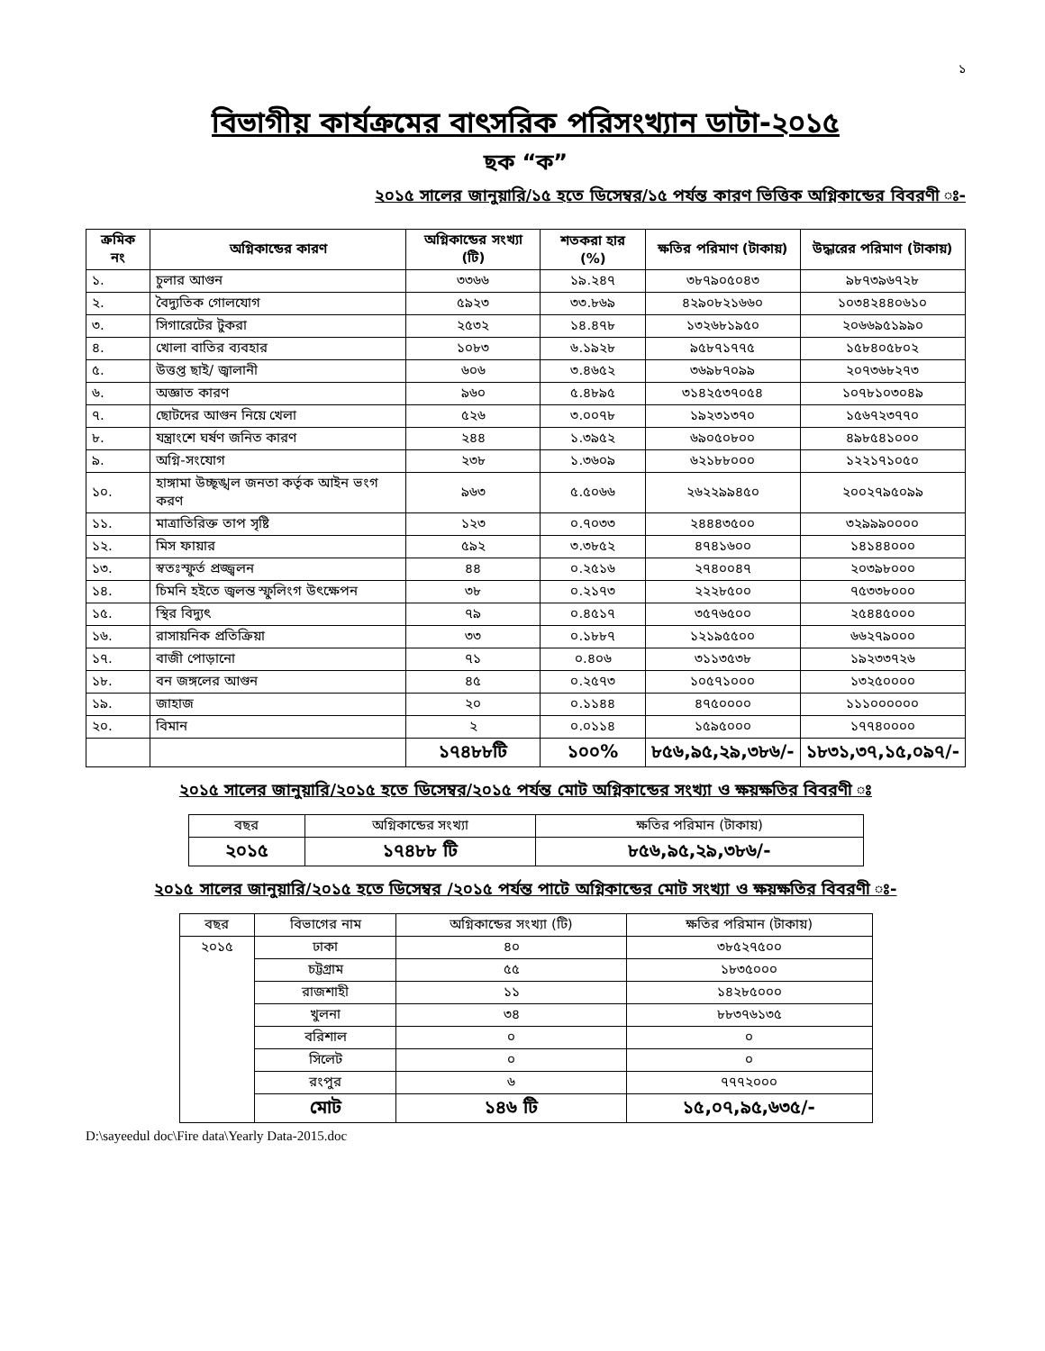১
বিভাগীয় কার্যক্রমের বাৎসরিক পরিসংখ্যান ডাটা-২০১৫
ছক “ক”
২০১৫ সালের জানুয়ারি/১৫ হতে ডিসেম্বর/১৫ পর্যন্ত কারণ ভিত্তিক অগ্নিকান্ডের বিবরণী ঃ-
| ক্রমিক নং | অগ্নিকান্ডের কারণ | অগ্নিকান্ডের সংখ্যা (টি) | শতকরা হার (%) | ক্ষতির পরিমাণ (টাকায়) | উদ্ধারের পরিমাণ (টাকায়) |
| --- | --- | --- | --- | --- | --- |
| ১. | চুলার আগুন | ৩৩৬৬ | ১৯.২৪৭ | ৩৮৭৯০৫০৪৩ | ৯৮৭৩৯৬৭২৮ |
| ২. | বৈদ্যুতিক গোলযোগ | ৫৯২৩ | ৩৩.৮৬৯ | ৪২৯০৮২১৬৬০ | ১০৩৪২৪৪০৬১০ |
| ৩. | সিগারেটের টুকরা | ২৫৩২ | ১৪.৪৭৮ | ১৩২৬৮১৯৫০ | ২০৬৬৯৫১৯৯০ |
| ৪. | খোলা বাতির ব্যবহার | ১০৮৩ | ৬.১৯২৮ | ৯৫৮৭১৭৭৫ | ১৫৮৪০৫৮০২ |
| ৫. | উত্তপ্ত ছাই/ জ্বালানী | ৬০৬ | ৩.৪৬৫২ | ৩৬৯৮৭০৯৯ | ২০৭৩৬৮২৭৩ |
| ৬. | অজ্ঞাত কারণ | ৯৬০ | ৫.৪৮৯৫ | ৩১৪২৫৩৭০৫৪ | ১০৭৮১০৩০৪৯ |
| ৭. | ছোটদের আগুন নিয়ে খেলা | ৫২৬ | ৩.০০৭৮ | ১৯২৩১৩৭০ | ১৫৬৭২৩৭৭০ |
| ৮. | যন্ত্রাংশে ঘর্ষণ জনিত কারণ | ২৪৪ | ১.৩৯৫২ | ৬৯০৫০৮০০ | ৪৯৮৫৪১০০০ |
| ৯. | অগ্নি-সংযোগ | ২৩৮ | ১.৩৬০৯ | ৬২১৮৮০০০ | ১২২১৭১০৫০ |
| ১০. | হাঙ্গামা উচ্ছৃঙ্খল জনতা কর্তৃক আইন ভংগ করণ | ৯৬৩ | ৫.৫০৬৬ | ২৬২২৯৯৪৫০ | ২০০২৭৯৫০৯৯ |
| ১১. | মাত্রাতিরিক্ত তাপ সৃষ্টি | ১২৩ | ০.৭০৩৩ | ২৪৪৪৩৫০০ | ৩২৯৯৯০০০০ |
| ১২. | মিস ফায়ার | ৫৯২ | ৩.৩৮৫২ | ৪৭৪১৬০০ | ১৪১৪৪০০০ |
| ১৩. | স্বতঃস্ফুর্ত প্রজ্জ্বলন | ৪৪ | ০.২৫১৬ | ২৭৪০০৪৭ | ২০৩৯৮০০০ |
| ১৪. | চিমনি হইতে জ্বলন্ত স্ফুলিংগ উৎক্ষেপন | ৩৮ | ০.২১৭৩ | ২২২৮৫০০ | ৭৫৩৩৮০০০ |
| ১৫. | স্থির বিদ্যুৎ | ৭৯ | ০.৪৫১৭ | ৩৫৭৬৫০০ | ২৫৪৪৫০০০ |
| ১৬. | রাসায়নিক প্রতিক্রিয়া | ৩৩ | ০.১৮৮৭ | ১২১৯৫৫০০ | ৬৬২৭৯০০০ |
| ১৭. | বাজী পোড়ানো | ৭১ | ০.৪০৬ | ৩১১৩৫৩৮ | ১৯২৩৩৭২৬ |
| ১৮. | বন জঙ্গলের আগুন | ৪৫ | ০.২৫৭৩ | ১০৫৭১০০০ | ১৩২৫০০০০ |
| ১৯. | জাহাজ | ২০ | ০.১১৪৪ | ৪৭৫০০০০ | ১১১০০০০০০ |
| ২০. | বিমান | ২ | ০.০১১৪ | ১৫৯৫০০০ | ১৭৭৪০০০০ |
| | | ১৭৪৮৮টি | ১০০% | ৮৫৬,৯৫,২৯,৩৮৬/- | ১৮৩১,৩৭,১৫,০৯৭/- |
২০১৫ সালের জানুয়ারি/২০১৫ হতে ডিসেম্বর/২০১৫ পর্যন্ত মোট অগ্নিকান্ডের সংখ্যা ও ক্ষয়ক্ষতির বিবরণী ঃ
| বছর | অগ্নিকান্ডের সংখ্যা | ক্ষতির পরিমান (টাকায়) |
| ২০১৫ | ১৭৪৮৮ টি | ৮৫৬,৯৫,২৯,৩৮৬/- |
২০১৫ সালের জানুয়ারি/২০১৫ হতে ডিসেম্বর /২০১৫ পর্যন্ত পাটে অগ্নিকান্ডের মোট সংখ্যা ও ক্ষয়ক্ষতির বিবরণী ঃ-
| বছর | বিভাগের নাম | অগ্নিকান্ডের সংখ্যা (টি) | ক্ষতির পরিমান (টাকায়) |
| ২০১৫ | ঢাকা | ৪০ | ৩৮৫২৭৫০০ |
| | চট্টগ্রাম | ৫৫ | ১৮৩৫০০০ |
| | রাজশাহী | ১১ | ১৪২৮৫০০০ |
| | খুলনা | ৩৪ | ৮৮৩৭৬১৩৫ |
| | বরিশাল | ০ | ০ |
| | সিলেট | ০ | ০ |
| | রংপুর | ৬ | ৭৭৭২০০০ |
| | মোট | ১৪৬ টি | ১৫,০৭,৯৫,৬৩৫/- |
D:\sayeedul doc\Fire data\Yearly Data-2015.doc